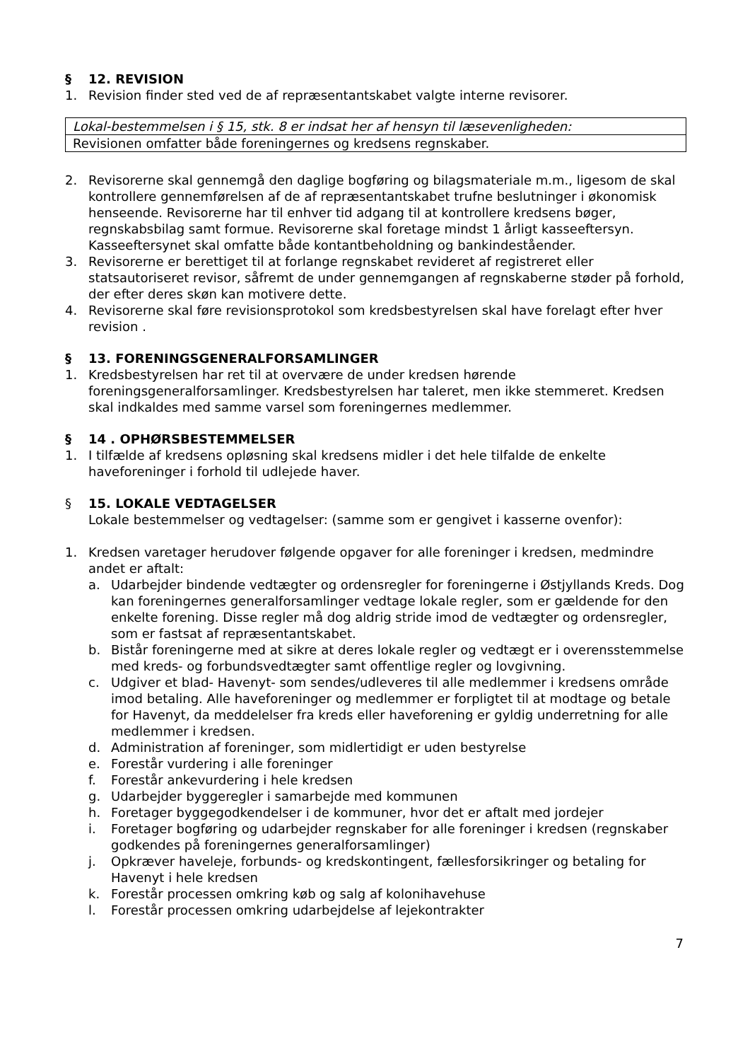§ 12. REVISION
1. Revision finder sted ved de af repræsentantskabet valgte interne revisorer.
Lokal-bestemmelsen i § 15, stk. 8 er indsat her af hensyn til læsevenligheden:
Revisionen omfatter både foreningernes og kredsens regnskaber.
2. Revisorerne skal gennemgå den daglige bogføring og bilagsmateriale m.m., ligesom de skal kontrollere gennemførelsen af de af repræsentantskabet trufne beslutninger i økonomisk henseende. Revisorerne har til enhver tid adgang til at kontrollere kredsens bøger, regnskabsbilag samt formue. Revisorerne skal foretage mindst 1 årligt kasseeftersyn. Kasseeftersynet skal omfatte både kontantbeholdning og bankindeståender.
3. Revisorerne er berettiget til at forlange regnskabet revideret af registreret eller statsautoriseret revisor, såfremt de under gennemgangen af regnskaberne støder på forhold, der efter deres skøn kan motivere dette.
4. Revisorerne skal føre revisionsprotokol som kredsbestyrelsen skal have forelagt efter hver revision .
§ 13. FORENINGSGENERALFORSAMLINGER
1. Kredsbestyrelsen har ret til at overvære de under kredsen hørende foreningsgeneralforsamlinger. Kredsbestyrelsen har taleret, men ikke stemmeret. Kredsen skal indkaldes med samme varsel som foreningernes medlemmer.
§ 14 . OPHØRSBESTEMMELSER
1. I tilfælde af kredsens opløsning skal kredsens midler i det hele tilfalde de enkelte haveforeninger i forhold til udlejede haver.
§ 15. LOKALE VEDTAGELSER
Lokale bestemmelser og vedtagelser: (samme som er gengivet i kasserne ovenfor):
1. Kredsen varetager herudover følgende opgaver for alle foreninger i kredsen, medmindre andet er aftalt:
a. Udarbejder bindende vedtægter og ordensregler for foreningerne i Østjyllands Kreds. Dog kan foreningernes generalforsamlinger vedtage lokale regler, som er gældende for den enkelte forening. Disse regler må dog aldrig stride imod de vedtægter og ordensregler, som er fastsat af repræsentantskabet.
b. Bistår foreningerne med at sikre at deres lokale regler og vedtægt er i overensstemmelse med kreds- og forbundsvedtægter samt offentlige regler og lovgivning.
c. Udgiver et blad- Havenyt- som sendes/udleveres til alle medlemmer i kredsens område imod betaling. Alle haveforeninger og medlemmer er forpligtet til at modtage og betale for Havenyt, da meddelelser fra kreds eller haveforening er gyldig underretning for alle medlemmer i kredsen.
d. Administration af foreninger, som midlertidigt er uden bestyrelse
e. Forestår vurdering i alle foreninger
f. Forestår ankevurdering i hele kredsen
g. Udarbejder byggeregler i samarbejde med kommunen
h. Foretager byggegodkendelser i de kommuner, hvor det er aftalt med jordejer
i. Foretager bogføring og udarbejder regnskaber for alle foreninger i kredsen (regnskaber godkendes på foreningernes generalforsamlinger)
j. Opkræver haveleje, forbunds- og kredskontingent, fællesforsikringer og betaling for Havenyt i hele kredsen
k. Forestår processen omkring køb og salg af kolonihavehuse
l. Forestår processen omkring udarbejdelse af lejekontrakter
7